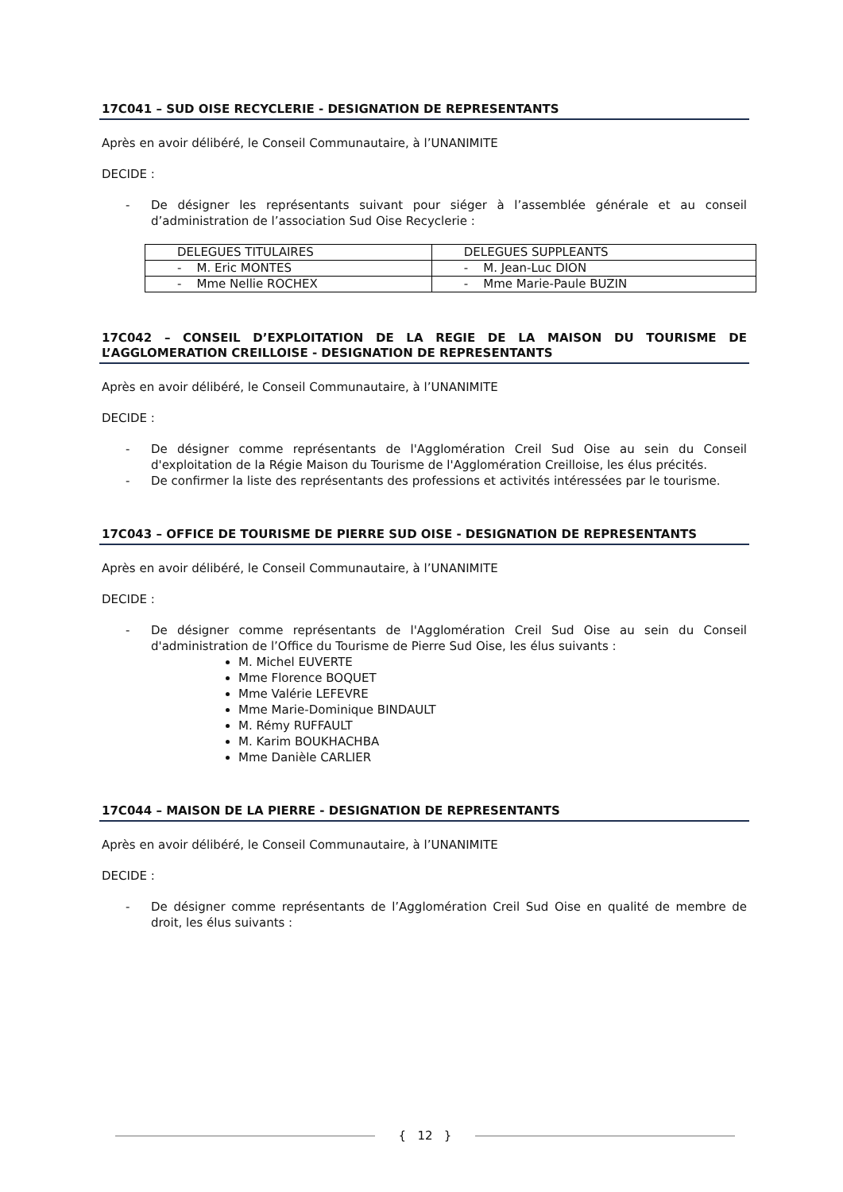17C041 – SUD OISE RECYCLERIE - DESIGNATION DE REPRESENTANTS
Après en avoir délibéré, le Conseil Communautaire, à l’UNANIMITE
DECIDE :
- De désigner les représentants suivant pour siéger à l’assemblée générale et au conseil d’administration de l’association Sud Oise Recyclerie :
| DELEGUES TITULAIRES | DELEGUES SUPPLEANTS |
| - M. Eric MONTES | - M. Jean-Luc DION |
| - Mme Nellie ROCHEX | - Mme Marie-Paule BUZIN |
17C042 – CONSEIL D’EXPLOITATION DE LA REGIE DE LA MAISON DU TOURISME DE L’AGGLOMERATION CREILLOISE - DESIGNATION DE REPRESENTANTS
Après en avoir délibéré, le Conseil Communautaire, à l’UNANIMITE
DECIDE :
- De désigner comme représentants de l'Agglomération Creil Sud Oise au sein du Conseil d'exploitation de la Régie Maison du Tourisme de l'Agglomération Creilloise, les élus précités.
- De confirmer la liste des représentants des professions et activités intéressées par le tourisme.
17C043 – OFFICE DE TOURISME DE PIERRE SUD OISE - DESIGNATION DE REPRESENTANTS
Après en avoir délibéré, le Conseil Communautaire, à l’UNANIMITE
DECIDE :
- De désigner comme représentants de l'Agglomération Creil Sud Oise au sein du Conseil d'administration de l’Office du Tourisme de Pierre Sud Oise, les élus suivants :
M. Michel EUVERTE
Mme Florence BOQUET
Mme Valérie LEFEVRE
Mme Marie-Dominique BINDAULT
M. Rémy RUFFAULT
M. Karim BOUKHACHBA
Mme Danièle CARLIER
17C044 – MAISON DE LA PIERRE - DESIGNATION DE REPRESENTANTS
Après en avoir délibéré, le Conseil Communautaire, à l’UNANIMITE
DECIDE :
- De désigner comme représentants de l’Agglomération Creil Sud Oise en qualité de membre de droit, les élus suivants :
{ 12 }